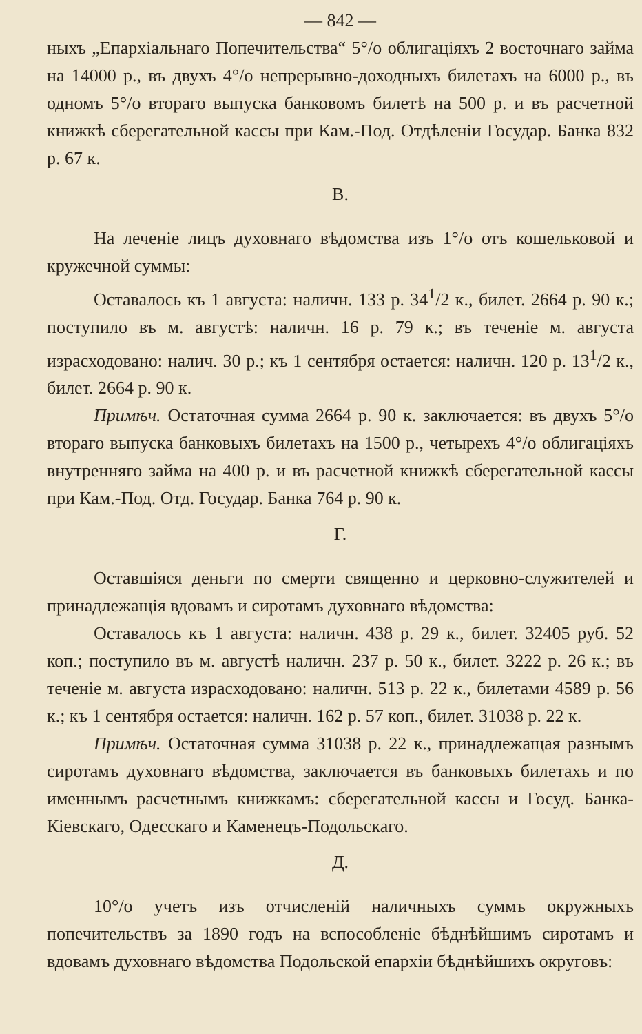— 842 —
ныхъ „Епархіальнаго Попечительства“ 5°/o облигаціяхъ 2 восточнаго займа на 14000 р., въ двухъ 4°/o непрерывно-доходныхъ билетахъ на 6000 р., въ одномъ 5°/o втораго выпуска банковомъ билетѣ на 500 р. и въ расчетной книжкѣ сберегательной кассы при Кам.-Под. Отдѣленіи Государ. Банка 832 р. 67 к.
В.
На леченіе лицъ духовнаго вѣдомства изъ 1°/o отъ кошельковой и кружечной суммы:
Оставалось къ 1 августа: наличн. 133 р. 34<sup>1</sup>/2 к., билет. 2664 р. 90 к.; поступило въ м. августѣ: наличн. 16 р. 79 к.; въ теченіе м. августа израсходовано: налич. 30 р.; къ 1 сентября остается: наличн. 120 р. 13<sup>1</sup>/2 к., билет. 2664 р. 90 к.
Примѣч. Остаточная сумма 2664 р. 90 к. заключается: въ двухъ 5°/o втораго выпуска банковыхъ билетахъ на 1500 р., четырехъ 4°/o облигаціяхъ внутренняго займа на 400 р. и въ расчетной книжкѣ сберегательной кассы при Кам.-Под. Отд. Государ. Банка 764 р. 90 к.
Г.
Оставшіяся деньги по смерти священно и церковно-служителей и принадлежащія вдовамъ и сиротамъ духовнаго вѣдомства:
Оставалось къ 1 августа: наличн. 438 р. 29 к., билет. 32405 руб. 52 коп.; поступило въ м. августѣ наличн. 237 р. 50 к., билет. 3222 р. 26 к.; въ теченіе м. августа израсходовано: наличн. 513 р. 22 к., билетами 4589 р. 56 к.; къ 1 сентября остается: наличн. 162 р. 57 коп., билет. 31038 р. 22 к.
Примѣч. Остаточная сумма 31038 р. 22 к., принадлежащая разнымъ сиротамъ духовнаго вѣдомства, заключается въ банковыхъ билетахъ и по именнымъ расчетнымъ книжкамъ: сберегательной кассы и Госуд. Банка-Кіевскаго, Одесскаго и Каменецъ-Подольскаго.
Д.
10°/o учетъ изъ отчисленій наличныхъ суммъ окружныхъ попечительствъ за 1890 годъ на вспособленіе бѣднѣйшимъ сиротамъ и вдовамъ духовнаго вѣдомства Подольской епархіи бѣднѣйшихъ округовъ: